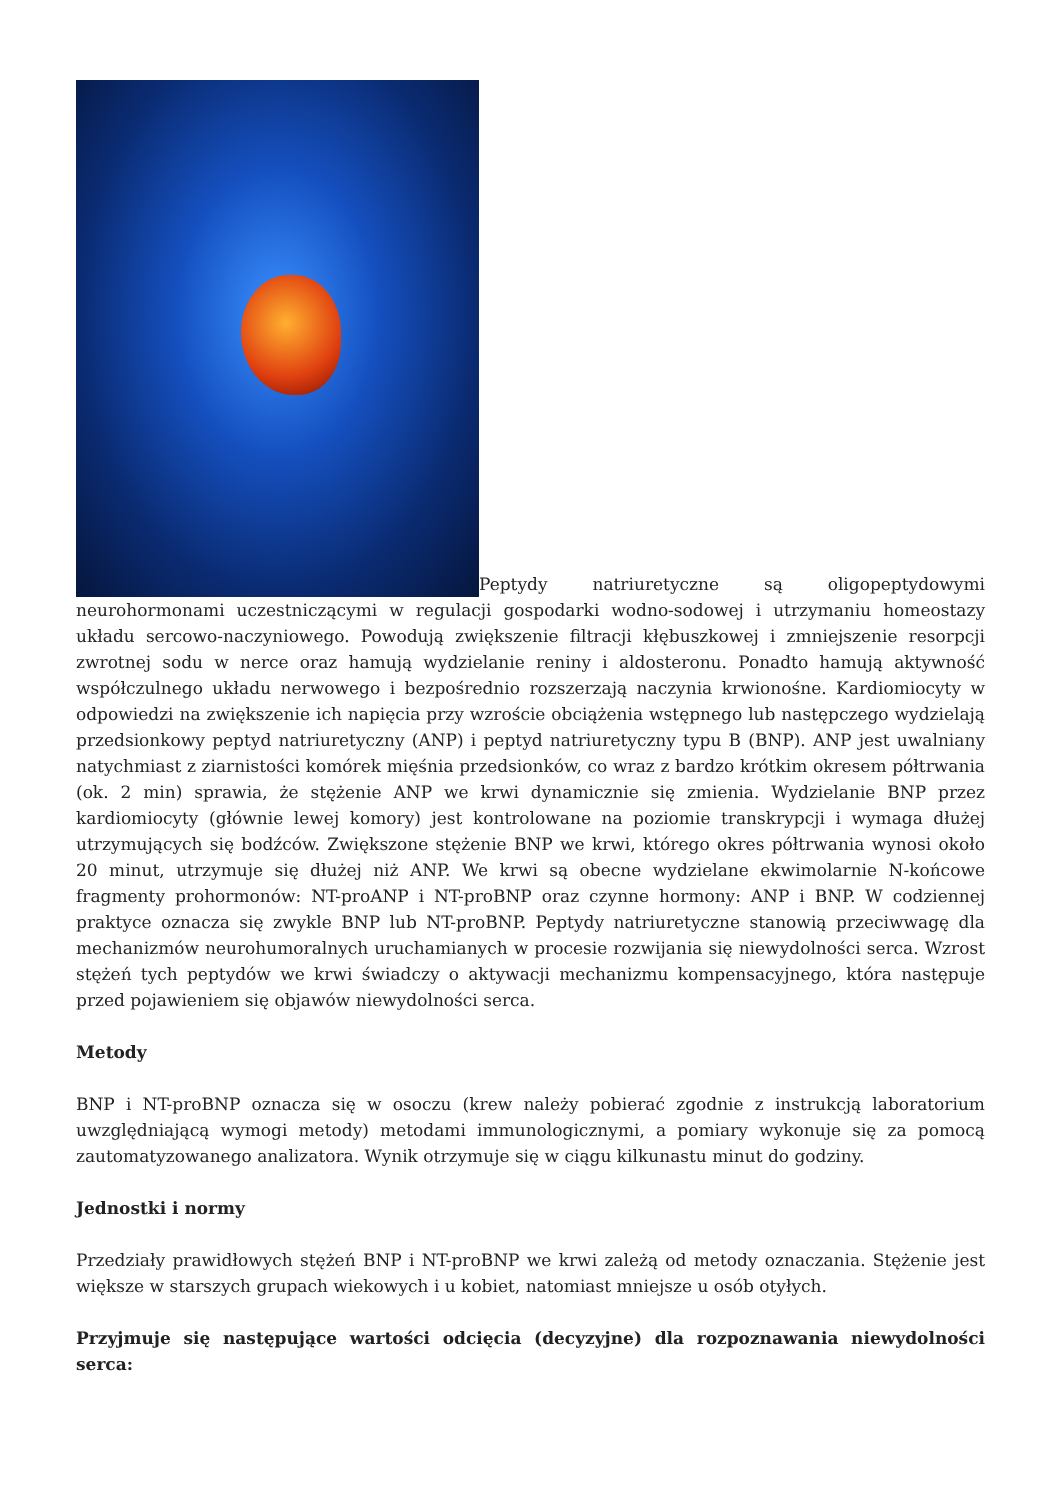Peptydy natriuretyczne są oligopeptydowymi neurohormonami uczestniczącymi w regulacji gospodarki wodno-sodowej i utrzymaniu homeostazy układu sercowo-naczyniowego. Powodują zwiększenie filtracji kłębuszkowej i zmniejszenie resorpcji zwrotnej sodu w nerce oraz hamują wydzielanie reniny i aldosteronu. Ponadto hamują aktywność współczulnego układu nerwowego i bezpośrednio rozszerzają naczynia krwionośne. Kardiomiocyty w odpowiedzi na zwiększenie ich napięcia przy wzroście obciążenia wstępnego lub następczego wydzielają przedsionkowy peptyd natriuretyczny (ANP) i peptyd natriuretyczny typu B (BNP). ANP jest uwalniany natychmiast z ziarnistości komórek mięśnia przedsionków, co wraz z bardzo krótkim okresem półtrwania (ok. 2 min) sprawia, że stężenie ANP we krwi dynamicznie się zmienia. Wydzielanie BNP przez kardiomiocyty (głównie lewej komory) jest kontrolowane na poziomie transkrypcji i wymaga dłużej utrzymujących się bodźców. Zwiększone stężenie BNP we krwi, którego okres półtrwania wynosi około 20 minut, utrzymuje się dłużej niż ANP. We krwi są obecne wydzielane ekwimolarnie N-końcowe fragmenty prohormonów: NT-proANP i NT-proBNP oraz czynne hormony: ANP i BNP. W codziennej praktyce oznacza się zwykle BNP lub NT-proBNP. Peptydy natriuretyczne stanowią przeciwwagę dla mechanizmów neurohumoralnych uruchamianych w procesie rozwijania się niewydolności serca. Wzrost stężeń tych peptydów we krwi świadczy o aktywacji mechanizmu kompensacyjnego, która następuje przed pojawieniem się objawów niewydolności serca.
Metody
BNP i NT-proBNP oznacza się w osoczu (krew należy pobierać zgodnie z instrukcją laboratorium uwzględniającą wymogi metody) metodami immunologicznymi, a pomiary wykonuje się za pomocą zautomatyzowanego analizatora. Wynik otrzymuje się w ciągu kilkunastu minut do godziny.
Jednostki i normy
Przedziały prawidłowych stężeń BNP i NT-proBNP we krwi zależą od metody oznaczania. Stężenie jest większe w starszych grupach wiekowych i u kobiet, natomiast mniejsze u osób otyłych.
Przyjmuje się następujące wartości odcięcia (decyzyjne) dla rozpoznawania niewydolności serca: